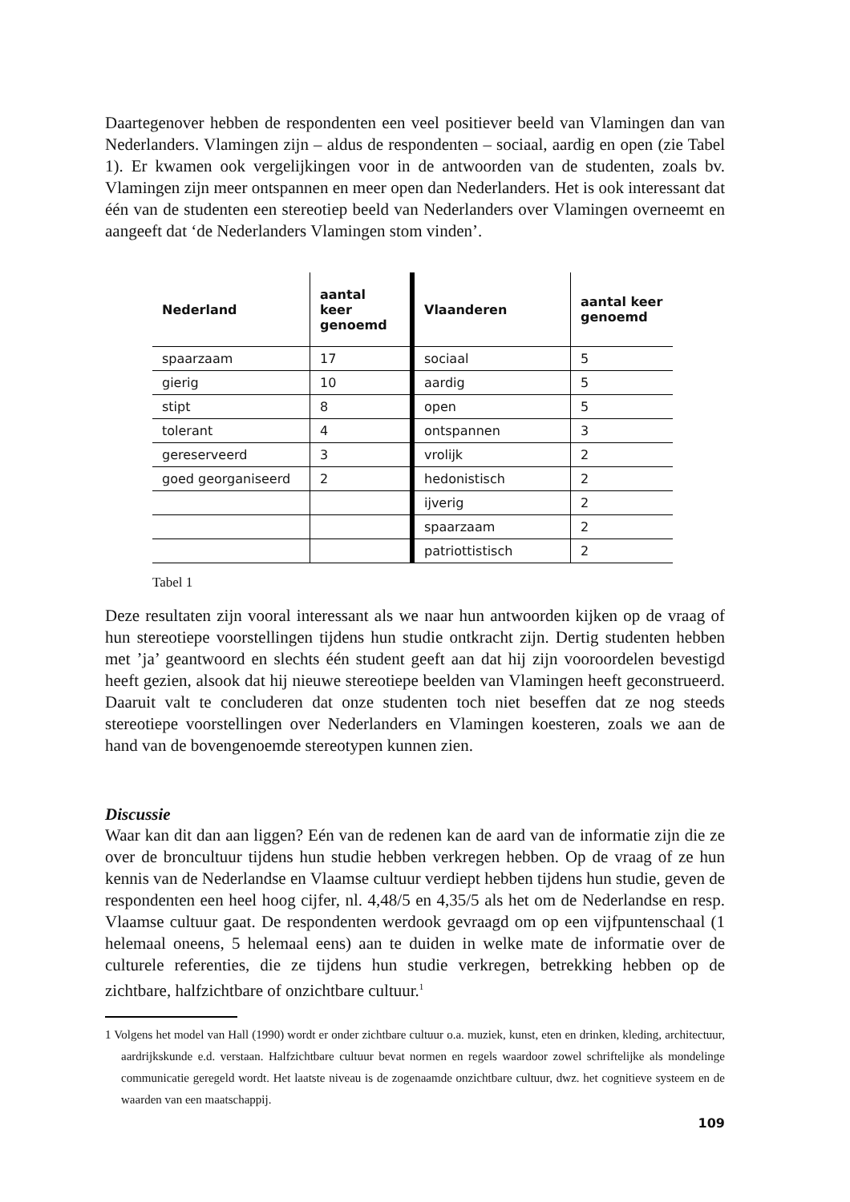Daartegenover hebben de respondenten een veel positiever beeld van Vlamingen dan van Nederlanders. Vlamingen zijn – aldus de respondenten – sociaal, aardig en open (zie Tabel 1). Er kwamen ook vergelijkingen voor in de antwoorden van de studenten, zoals bv. Vlamingen zijn meer ontspannen en meer open dan Nederlanders. Het is ook interessant dat één van de studenten een stereotiep beeld van Nederlanders over Vlamingen overneemt en aangeeft dat ‘de Nederlanders Vlamingen stom vinden’.
| Nederland | aantal keer genoemd | Vlaanderen | aantal keer genoemd |
| --- | --- | --- | --- |
| spaarzaam | 17 | sociaal | 5 |
| gierig | 10 | aardig | 5 |
| stipt | 8 | open | 5 |
| tolerant | 4 | ontspannen | 3 |
| gereserveerd | 3 | vrolijk | 2 |
| goed georganiseerd | 2 | hedonistisch | 2 |
| | | ijverig | 2 |
| | | spaarzaam | 2 |
| | | patriottistisch | 2 |
Tabel 1
Deze resultaten zijn vooral interessant als we naar hun antwoorden kijken op de vraag of hun stereotiepe voorstellingen tijdens hun studie ontkracht zijn. Dertig studenten hebben met ’ja’ geantwoord en slechts één student geeft aan dat hij zijn vooroordelen bevestigd heeft gezien, alsook dat hij nieuwe stereotiepe beelden van Vlamingen heeft geconstrueerd. Daaruit valt te concluderen dat onze studenten toch niet beseffen dat ze nog steeds stereotiepe voorstellingen over Nederlanders en Vlamingen koesteren, zoals we aan de hand van de bovengenoemde stereotypen kunnen zien.
Discussie
Waar kan dit dan aan liggen? Eén van de redenen kan de aard van de informatie zijn die ze over de broncultuur tijdens hun studie hebben verkregen hebben. Op de vraag of ze hun kennis van de Nederlandse en Vlaamse cultuur verdiept hebben tijdens hun studie, geven de respondenten een heel hoog cijfer, nl. 4,48/5 en 4,35/5 als het om de Nederlandse en resp. Vlaamse cultuur gaat. De respondenten werdook gevraagd om op een vijfpuntenschaal (1 helemaal oneens, 5 helemaal eens) aan te duiden in welke mate de informatie over de culturele referenties, die ze tijdens hun studie verkregen, betrekking hebben op de zichtbare, halfzichtbare of onzichtbare cultuur.<sup>1</sup>
1 Volgens het model van Hall (1990) wordt er onder zichtbare cultuur o.a. muziek, kunst, eten en drinken, kleding, architectuur, aardrijkskunde e.d. verstaan. Halfzichtbare cultuur bevat normen en regels waardoor zowel schriftelijke als mondelinge communicatie geregeld wordt. Het laatste niveau is de zogenaamde onzichtbare cultuur, dwz. het cognitieve systeem en de waarden van een maatschappij.
109